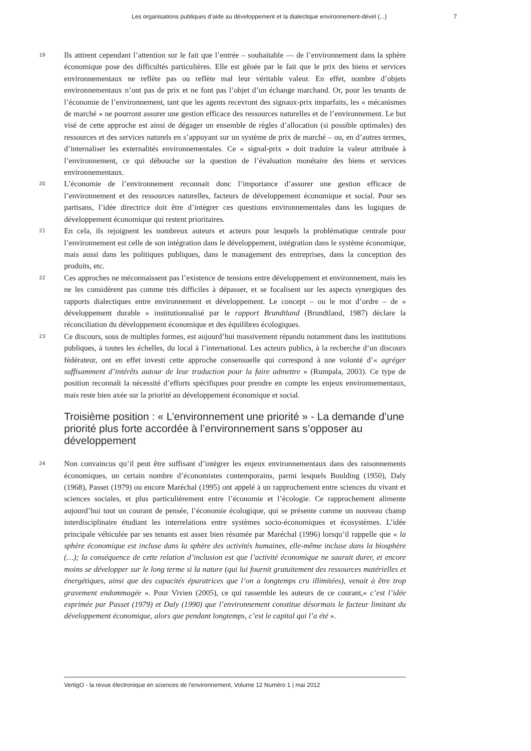Les organisations publiques d’aide au développement et la dialectique environnement-dével (...) 7
19
Ils attirent cependant l’attention sur le fait que l’entrée – souhaitable — de l’environnement dans la sphère économique pose des difficultés particulières. Elle est gênée par le fait que le prix des biens et services environnementaux ne reflète pas ou reflète mal leur véritable valeur. En effet, nombre d’objets environnementaux n’ont pas de prix et ne font pas l’objet d’un échange marchand. Or, pour les tenants de l’économie de l’environnement, tant que les agents recevront des signaux-prix imparfaits, les « mécanismes de marché » ne pourront assurer une gestion efficace des ressources naturelles et de l’environnement. Le but visé de cette approche est ainsi de dégager un ensemble de règles d’allocation (si possible optimales) des ressources et des services naturels en s’appuyant sur un système de prix de marché – ou, en d’autres termes, d’internaliser les externalités environnementales. Ce « signal-prix » doit traduire la valeur attribuée à l’environnement, ce qui débouche sur la question de l’évaluation monétaire des biens et services environnementaux.
20
L’économie de l’environnement reconnait donc l’importance d’assurer une gestion efficace de l’environnement et des ressources naturelles, facteurs de développement économique et social. Pour ses partisans, l’idée directrice doit être d’intégrer ces questions environnementales dans les logiques de développement économique qui restent prioritaires.
21
En cela, ils rejoignent les nombreux auteurs et acteurs pour lesquels la problématique centrale pour l’environnement est celle de son intégration dans le développement, intégration dans le système économique, mais aussi dans les politiques publiques, dans le management des entreprises, dans la conception des produits, etc.
22
Ces approches ne méconnaissent pas l’existence de tensions entre développement et environnement, mais les ne les considèrent pas comme très difficiles à dépasser, et se focalisent sur les aspects synergiques des rapports dialectiques entre environnement et développement. Le concept – ou le mot d’ordre – de « développement durable » institutionnalisé par le rapport Brundtland (Brundtland, 1987) déclare la réconciliation du développement économique et des équilibres écologiques.
23
Ce discours, sous de multiples formes, est aujourd’hui massivement répandu notamment dans les institutions publiques, à toutes les échelles, du local à l’international. Les acteurs publics, à la recherche d’un discours fédérateur, ont en effet investi cette approche consensuelle qui correspond à une volonté d’« agréger suffisamment d’intérêts autour de leur traduction pour la faire admettre » (Rumpala, 2003). Ce type de position reconnaît la nécessité d’efforts spécifiques pour prendre en compte les enjeux environnementaux, mais reste bien axée sur la priorité au développement économique et social.
Troisième position : « L’environnement une priorité » - La demande d’une priorité plus forte accordée à l’environnement sans s’opposer au développement
24
Non convaincus qu’il peut être suffisant d’intégrer les enjeux environnementaux dans des raisonnements économiques, un certain nombre d’économistes contemporains, parmi lesquels Boulding (1950), Daly (1968), Passet (1979) ou encore Maréchal (1995) ont appelé à un rapprochement entre sciences du vivant et sciences sociales, et plus particulièrement entre l’économie et l’écologie. Ce rapprochement alimente aujourd’hui tout un courant de pensée, l’économie écologique, qui se présente comme un nouveau champ interdisciplinaire étudiant les interrelations entre systèmes socio-économiques et écosystèmes. L’idée principale véhiculée par ses tenants est assez bien résumée par Maréchal (1996) lorsqu’il rappelle que « la sphère économique est incluse dans la sphère des activités humaines, elle-même incluse dans la biosphère (…); la conséquence de cette relation d’inclusion est que l’activité économique ne saurait durer, et encore moins se développer sur le long terme si la nature (qui lui fournit gratuitement des ressources matérielles et énergétiques, ainsi que des capacités épuratrices que l’on a longtemps cru illimitées), venait à être trop gravement endommagée ». Pour Vivien (2005), ce qui rassemble les auteurs de ce courant,« c’est l’idée exprimée par Passet (1979) et Daly (1990) que l’environnement constitue désormais le facteur limitant du développement économique, alors que pendant longtemps, c’est le capital qui l’a été ».
VertigO - la revue électronique en sciences de l'environnement, Volume 12 Numéro 1 | mai 2012